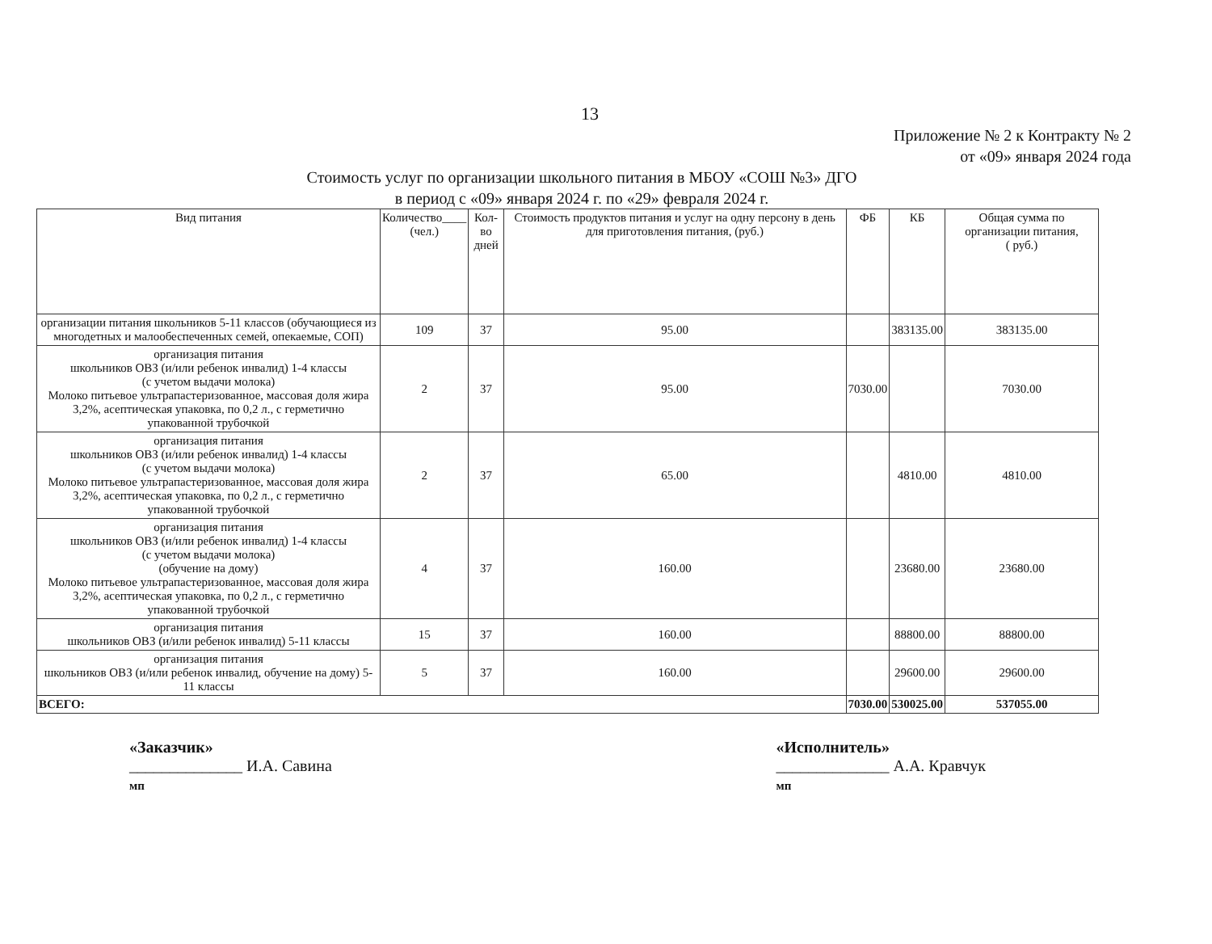13
Приложение № 2 к Контракту № 2
от «09» января 2024 года
Стоимость услуг по организации школьного питания в МБОУ «СОШ №3» ДГО
в период с «09» января 2024 г. по «29» февраля 2024 г.
| Вид питания | Количество____ (чел.) | Кол-во дней | Стоимость продуктов питания и услуг на одну персону в день для приготовления питания, (руб.) | ФБ | КБ | Общая сумма по организации питания, ( руб.) |
| --- | --- | --- | --- | --- | --- | --- |
| организации питания школьников 5-11 классов (обучающиеся из многодетных и малообеспеченных семей, опекаемые, СОП) | 109 | 37 | 95.00 | | 383135.00 | 383135.00 |
| организация питания школьников ОВЗ (и/или ребенок инвалид) 1-4 классы (с учетом выдачи молока) Молоко питьевое ультрапастеризованное, массовая доля жира 3,2%, асептическая упаковка, по 0,2 л., с герметично упакованной трубочкой | 2 | 37 | 95.00 | 7030.00 | | 7030.00 |
| организация питания школьников ОВЗ (и/или ребенок инвалид) 1-4 классы (с учетом выдачи молока) Молоко питьевое ультрапастеризованное, массовая доля жира 3,2%, асептическая упаковка, по 0,2 л., с герметично упакованной трубочкой | 2 | 37 | 65.00 | | 4810.00 | 4810.00 |
| организация питания школьников ОВЗ (и/или ребенок инвалид) 1-4 классы (с учетом выдачи молока) (обучение на дому) Молоко питьевое ультрапастеризованное, массовая доля жира 3,2%, асептическая упаковка, по 0,2 л., с герметично упакованной трубочкой | 4 | 37 | 160.00 | | 23680.00 | 23680.00 |
| организация питания школьников ОВЗ (и/или ребенок инвалид) 5-11 классы | 15 | 37 | 160.00 | | 88800.00 | 88800.00 |
| организация питания школьников ОВЗ (и/или ребенок инвалид, обучение на дому) 5-11 классы | 5 | 37 | 160.00 | | 29600.00 | 29600.00 |
| ВСЕГО: | | | | 7030.00 | 530025.00 | 537055.00 |
«Заказчик»
______________ И.А. Савина
мп
«Исполнитель»
______________ А.А. Кравчук
мп